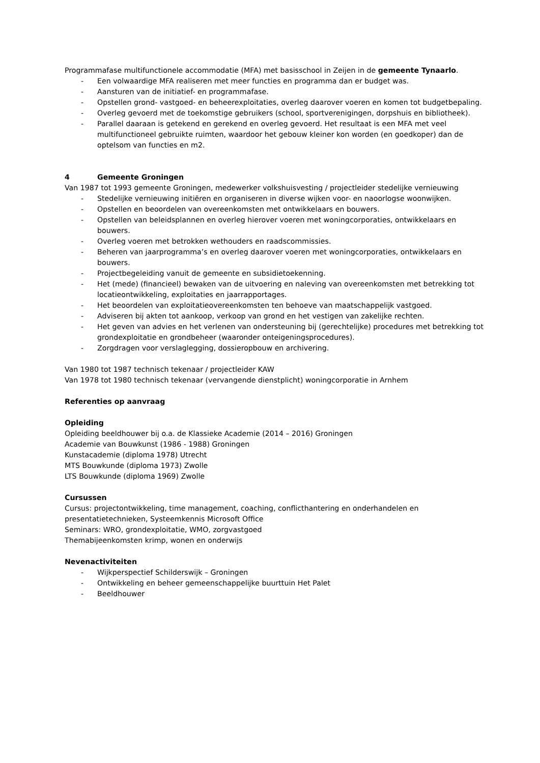Programmafase multifunctionele accommodatie (MFA) met basisschool in Zeijen in de gemeente Tynaarlo.
- Een volwaardige MFA realiseren met meer functies en programma dan er budget was.
- Aansturen van de initiatief- en programmafase.
- Opstellen grond- vastgoed- en beheerexploitaties, overleg daarover voeren en komen tot budgetbepaling.
- Overleg gevoerd met de toekomstige gebruikers (school, sportverenigingen, dorpshuis en bibliotheek).
- Parallel daaraan is getekend en gerekend en overleg gevoerd. Het resultaat is een MFA met veel multifunctioneel gebruikte ruimten, waardoor het gebouw kleiner kon worden (en goedkoper) dan de optelsom van functies en m2.
4 Gemeente Groningen
Van 1987 tot 1993 gemeente Groningen, medewerker volkshuisvesting / projectleider stedelijke vernieuwing
- Stedelijke vernieuwing initiëren en organiseren in diverse wijken voor- en naoorlogse woonwijken.
- Opstellen en beoordelen van overeenkomsten met ontwikkelaars en bouwers.
- Opstellen van beleidsplannen en overleg hierover voeren met woningcorporaties, ontwikkelaars en bouwers.
- Overleg voeren met betrokken wethouders en raadscommissies.
- Beheren van jaarprogramma’s en overleg daarover voeren met woningcorporaties, ontwikkelaars en bouwers.
- Projectbegeleiding vanuit de gemeente en subsidietoekenning.
- Het (mede) (financieel) bewaken van de uitvoering en naleving van overeenkomsten met betrekking tot locatieontwikkeling, exploitaties en jaarrapportages.
- Het beoordelen van exploitatieovereenkomsten ten behoeve van maatschappelijk vastgoed.
- Adviseren bij akten tot aankoop, verkoop van grond en het vestigen van zakelijke rechten.
- Het geven van advies en het verlenen van ondersteuning bij (gerechtelijke) procedures met betrekking tot grondexploitatie en grondbeheer (waaronder onteigeningsprocedures).
- Zorgdragen voor verslaglegging, dossieropbouw en archivering.
Van 1980 tot 1987 technisch tekenaar / projectleider KAW
Van 1978 tot 1980 technisch tekenaar (vervangende dienstplicht) woningcorporatie in Arnhem
Referenties op aanvraag
Opleiding
Opleiding beeldhouwer bij o.a. de Klassieke Academie (2014 – 2016) Groningen
Academie van Bouwkunst (1986 - 1988) Groningen
Kunstacademie (diploma 1978) Utrecht
MTS Bouwkunde (diploma 1973) Zwolle
LTS Bouwkunde (diploma 1969) Zwolle
Cursussen
Cursus: projectontwikkeling, time management, coaching, conflicthantering en onderhandelen en presentatietechnieken, Systeemkennis Microsoft Office
Seminars: WRO, grondexploitatie, WMO, zorgvastgoed
Themabijeenkomsten krimp, wonen en onderwijs
Nevenactiviteiten
- Wijkperspectief Schilderswijk – Groningen
- Ontwikkeling en beheer gemeenschappelijke buurttuin Het Palet
- Beeldhouwer